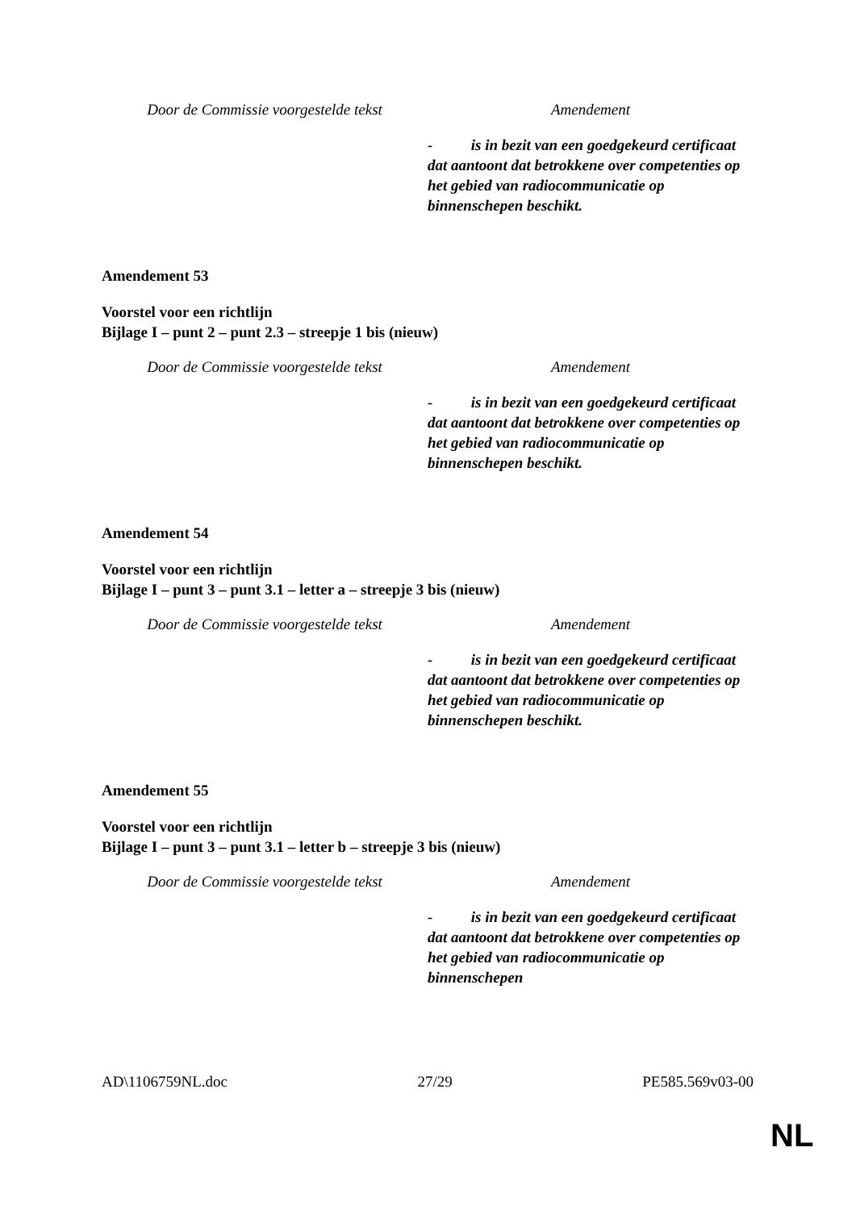| Door de Commissie voorgestelde tekst | Amendement |
| | - is in bezit van een goedgekeurd certificaat dat aantoont dat betrokkene over competenties op het gebied van radiocommunicatie op binnenschepen beschikt. |
Amendement 53
Voorstel voor een richtlijn
Bijlage I – punt 2 – punt 2.3 – streepje 1 bis (nieuw)
| Door de Commissie voorgestelde tekst | Amendement |
| | - is in bezit van een goedgekeurd certificaat dat aantoont dat betrokkene over competenties op het gebied van radiocommunicatie op binnenschepen beschikt. |
Amendement 54
Voorstel voor een richtlijn
Bijlage I – punt 3 – punt 3.1 – letter a – streepje 3 bis (nieuw)
| Door de Commissie voorgestelde tekst | Amendement |
| | - is in bezit van een goedgekeurd certificaat dat aantoont dat betrokkene over competenties op het gebied van radiocommunicatie op binnenschepen beschikt. |
Amendement 55
Voorstel voor een richtlijn
Bijlage I – punt 3 – punt 3.1 – letter b – streepje 3 bis (nieuw)
| Door de Commissie voorgestelde tekst | Amendement |
| | - is in bezit van een goedgekeurd certificaat dat aantoont dat betrokkene over competenties op het gebied van radiocommunicatie op binnenschepen |
AD\1106759NL.doc 27/29 PE585.569v03-00
NL